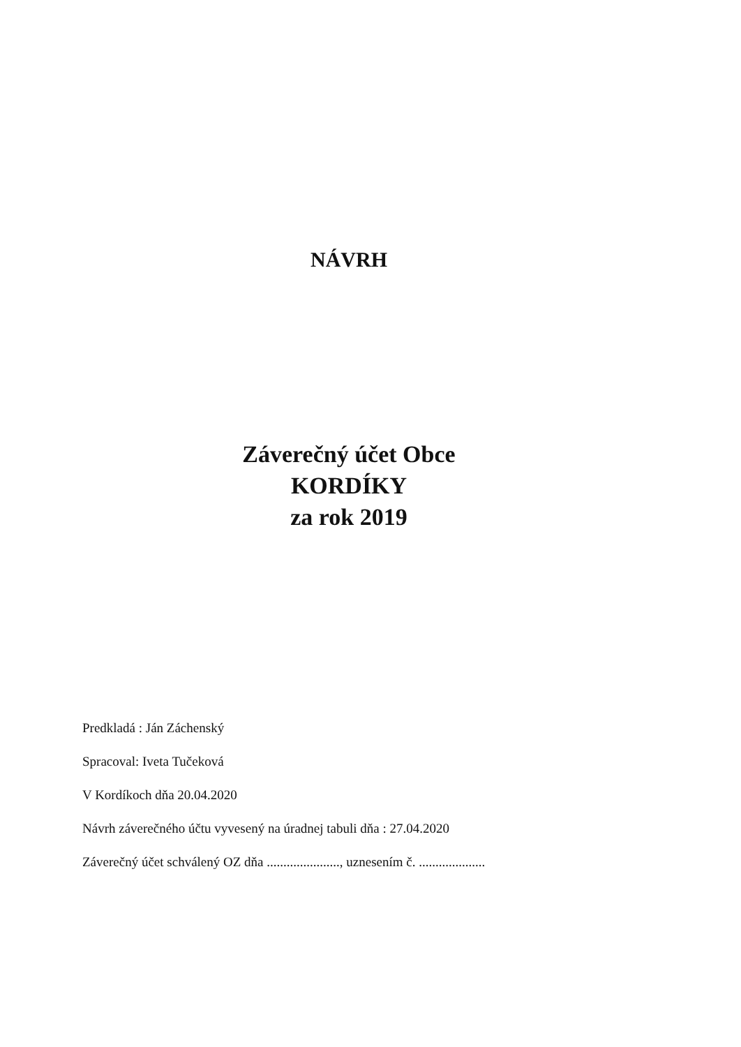NÁVRH
Záverečný účet Obce
KORDÍKY
za rok 2019
Predkladá : Ján Záchenský
Spracoval: Iveta Tučeková
V Kordíkoch dňa 20.04.2020
Návrh záverečného účtu vyvesený na úradnej tabuli dňa : 27.04.2020
Záverečný účet schválený OZ dňa ......................, uznesením č. ....................